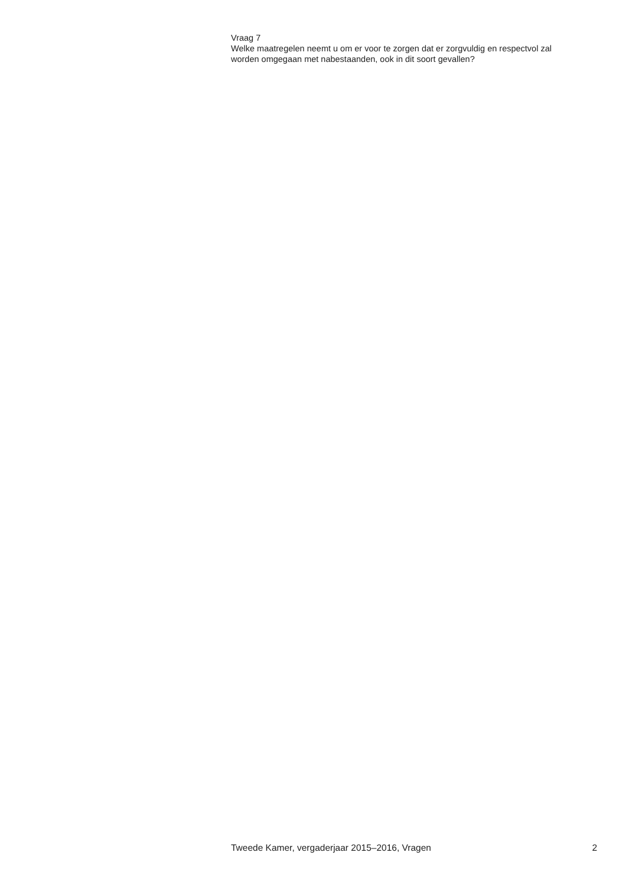Vraag 7
Welke maatregelen neemt u om er voor te zorgen dat er zorgvuldig en respectvol zal worden omgegaan met nabestaanden, ook in dit soort gevallen?
Tweede Kamer, vergaderjaar 2015–2016, Vragen 2